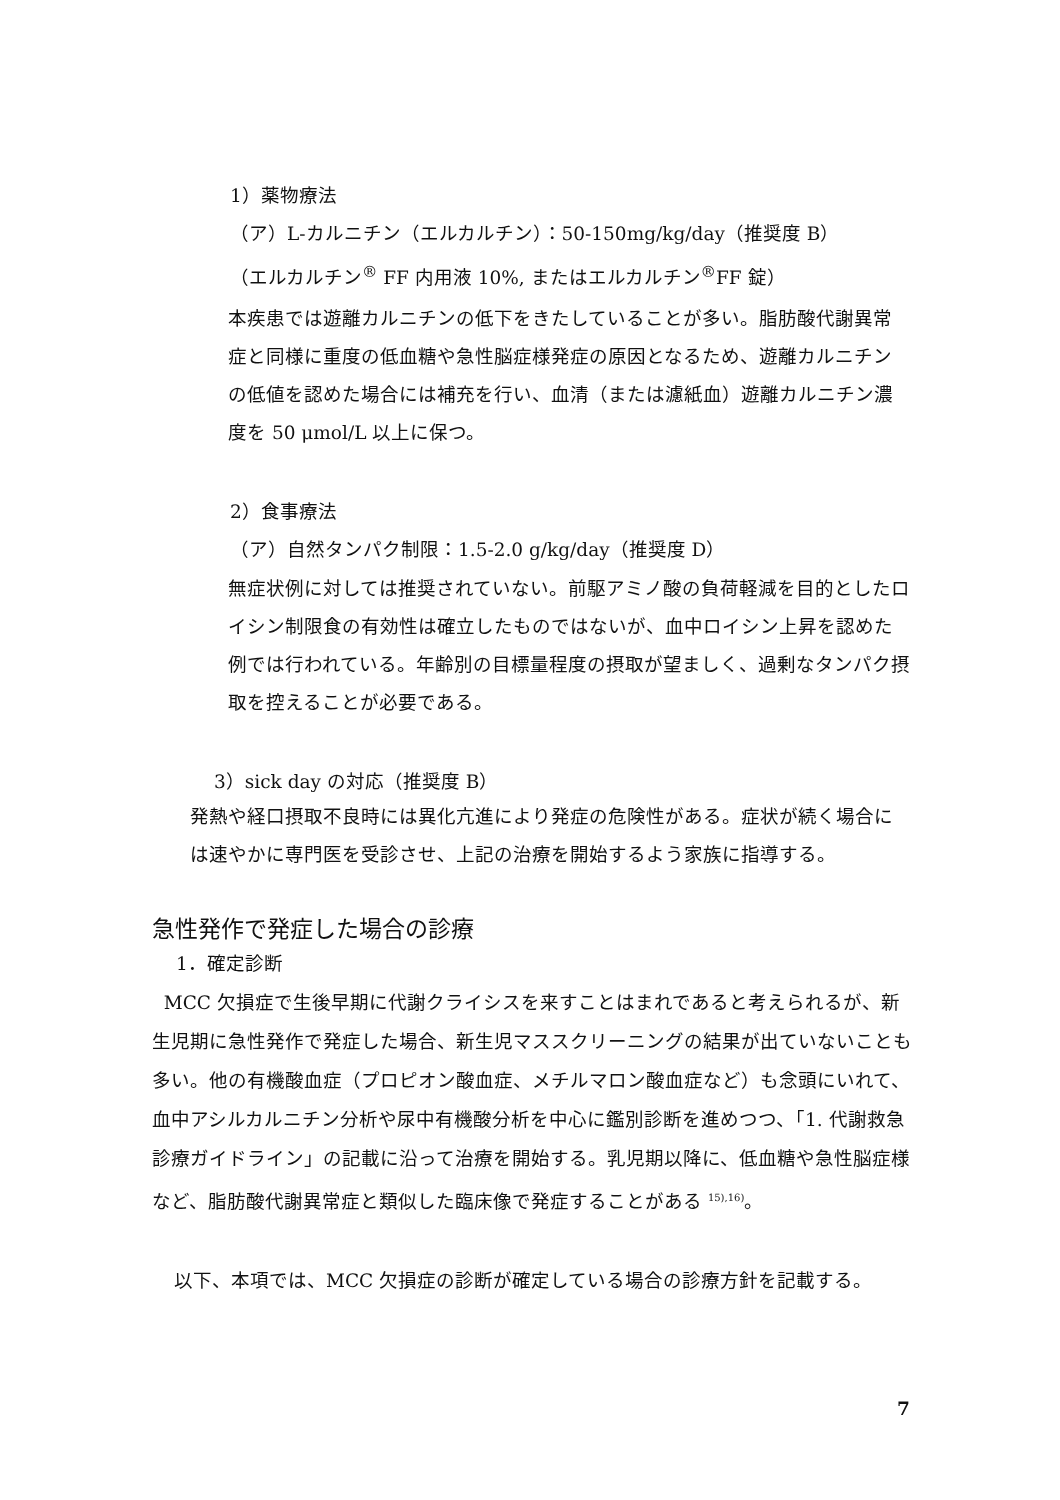1）薬物療法
（ア）L-カルニチン（エルカルチン）：50-150mg/kg/day（推奨度 B）
（エルカルチン<sup>®</sup> FF 内用液 10%, またはエルカルチン<sup>®</sup>FF 錠）
本疾患では遊離カルニチンの低下をきたしていることが多い。脂肪酸代謝異常症と同様に重度の低血糖や急性脳症様発症の原因となるため、遊離カルニチンの低値を認めた場合には補充を行い、血清（または濾紙血）遊離カルニチン濃度を 50 μmol/L 以上に保つ。
2）食事療法
（ア）自然タンパク制限：1.5-2.0 g/kg/day（推奨度 D）
無症状例に対しては推奨されていない。前駆アミノ酸の負荷軽減を目的としたロイシン制限食の有効性は確立したものではないが、血中ロイシン上昇を認めた例では行われている。年齢別の目標量程度の摂取が望ましく、過剰なタンパク摂取を控えることが必要である。
3）sick day の対応（推奨度 B）
発熱や経口摂取不良時には異化亢進により発症の危険性がある。症状が続く場合には速やかに専門医を受診させ、上記の治療を開始するよう家族に指導する。
急性発作で発症した場合の診療
1．確定診断
MCC 欠損症で生後早期に代謝クライシスを来すことはまれであると考えられるが、新生児期に急性発作で発症した場合、新生児マススクリーニングの結果が出ていないことも多い。他の有機酸血症（プロピオン酸血症、メチルマロン酸血症など）も念頭にいれて、血中アシルカルニチン分析や尿中有機酸分析を中心に鑑別診断を進めつつ、「1. 代謝救急診療ガイドライン」の記載に沿って治療を開始する。乳児期以降に、低血糖や急性脳症様など、脂肪酸代謝異常症と類似した臨床像で発症することがある <sup>15),16)</sup>。
以下、本項では、MCC 欠損症の診断が確定している場合の診療方針を記載する。
7